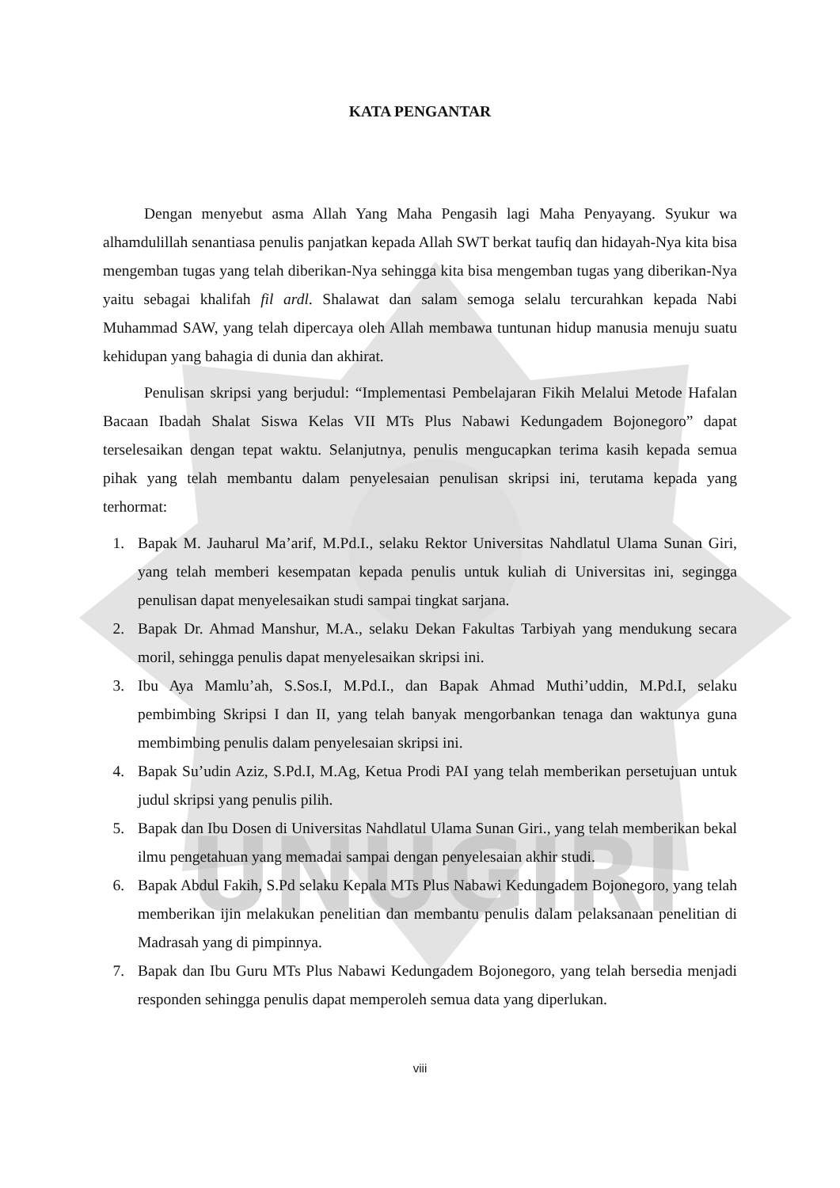UNUGIRI
KATA PENGANTAR
Dengan menyebut asma Allah Yang Maha Pengasih lagi Maha Penyayang. Syukur wa alhamdulillah senantiasa penulis panjatkan kepada Allah SWT berkat taufiq dan hidayah-Nya kita bisa mengemban tugas yang telah diberikan-Nya sehingga kita bisa mengemban tugas yang diberikan-Nya yaitu sebagai khalifah fil ardl. Shalawat dan salam semoga selalu tercurahkan kepada Nabi Muhammad SAW, yang telah dipercaya oleh Allah membawa tuntunan hidup manusia menuju suatu kehidupan yang bahagia di dunia dan akhirat.
Penulisan skripsi yang berjudul: “Implementasi Pembelajaran Fikih Melalui Metode Hafalan Bacaan Ibadah Shalat Siswa Kelas VII MTs Plus Nabawi Kedungadem Bojonegoro” dapat terselesaikan dengan tepat waktu. Selanjutnya, penulis mengucapkan terima kasih kepada semua pihak yang telah membantu dalam penyelesaian penulisan skripsi ini, terutama kepada yang terhormat:
1. Bapak M. Jauharul Ma’arif, M.Pd.I., selaku Rektor Universitas Nahdlatul Ulama Sunan Giri, yang telah memberi kesempatan kepada penulis untuk kuliah di Universitas ini, segingga penulisan dapat menyelesaikan studi sampai tingkat sarjana.
2. Bapak Dr. Ahmad Manshur, M.A., selaku Dekan Fakultas Tarbiyah yang mendukung secara moril, sehingga penulis dapat menyelesaikan skripsi ini.
3. Ibu Aya Mamlu’ah, S.Sos.I, M.Pd.I., dan Bapak Ahmad Muthi’uddin, M.Pd.I, selaku pembimbing Skripsi I dan II, yang telah banyak mengorbankan tenaga dan waktunya guna membimbing penulis dalam penyelesaian skripsi ini.
4. Bapak Su’udin Aziz, S.Pd.I, M.Ag, Ketua Prodi PAI yang telah memberikan persetujuan untuk judul skripsi yang penulis pilih.
5. Bapak dan Ibu Dosen di Universitas Nahdlatul Ulama Sunan Giri., yang telah memberikan bekal ilmu pengetahuan yang memadai sampai dengan penyelesaian akhir studi.
6. Bapak Abdul Fakih, S.Pd selaku Kepala MTs Plus Nabawi Kedungadem Bojonegoro, yang telah memberikan ijin melakukan penelitian dan membantu penulis dalam pelaksanaan penelitian di Madrasah yang di pimpinnya.
7. Bapak dan Ibu Guru MTs Plus Nabawi Kedungadem Bojonegoro, yang telah bersedia menjadi responden sehingga penulis dapat memperoleh semua data yang diperlukan.
viii